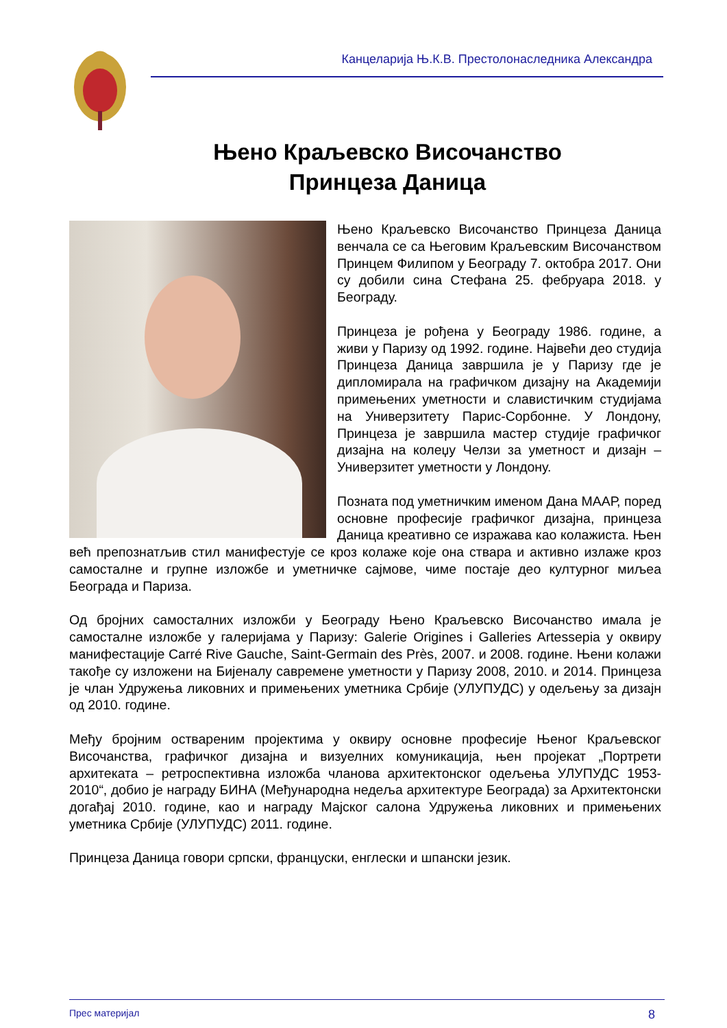Канцеларија Њ.К.В. Престолонаследника Александра
Њено Краљевско Височанство
Принцеза Даница
Њено Краљевско Височанство Принцеза Даница венчала се са Његовим Краљевским Височанством Принцем Филипом у Београду 7. октобра 2017. Они су добили сина Стефана 25. фебруара 2018. у Београду.
Принцеза је рођена у Београду 1986. године, а живи у Паризу од 1992. године. Највећи део студија Принцеза Даница завршила је у Паризу где је дипломирала на графичком дизајну на Академији примењених уметности и славистичким студијама на Универзитету Парис-Сорбонне. У Лондону, Принцеза је завршила мастер студије графичког дизајна на колеџу Челзи за уметност и дизајн – Универзитет уметности у Лондону.
Позната под уметничким именом Дана МААР, поред основне професије графичког дизајна, принцеза Даница креативно се изражава као колажиста. Њен већ препознатљив стил манифестује се кроз колаже које она ствара и активно излаже кроз самосталне и групне изложбе и уметничке сајмове, чиме постаје део културног миљеа Београда и Париза.
Од бројних самосталних изложби у Београду Њено Краљевско Височанство имала је самосталне изложбе у галеријама у Паризу: Galerie Origines i Galleries Artessepia у оквиру манифестације Carré Rive Gauche, Saint-Germain des Près, 2007. и 2008. године. Њени колажи такође су изложени на Бијеналу савремене уметности у Паризу 2008, 2010. и 2014. Принцеза је члан Удружења ликовних и примењених уметника Србије (УЛУПУДС) у одељењу за дизајн од 2010. године.
Међу бројним оствареним пројектима у оквиру основне професије Њеног Краљевског Височанства, графичког дизајна и визуелних комуникација, њен пројекат „Портрети архитеката – ретроспективна изложба чланова архитектонског одељења УЛУПУДС 1953-2010“, добио је награду БИНА (Међународна недеља архитектуре Београда) за Архитектонски догађај 2010. године, као и награду Мајског салона Удружења ликовних и примењених уметника Србије (УЛУПУДС) 2011. године.
Принцеза Даница говори српски, француски, енглески и шпански језик.
Прес материјал 8